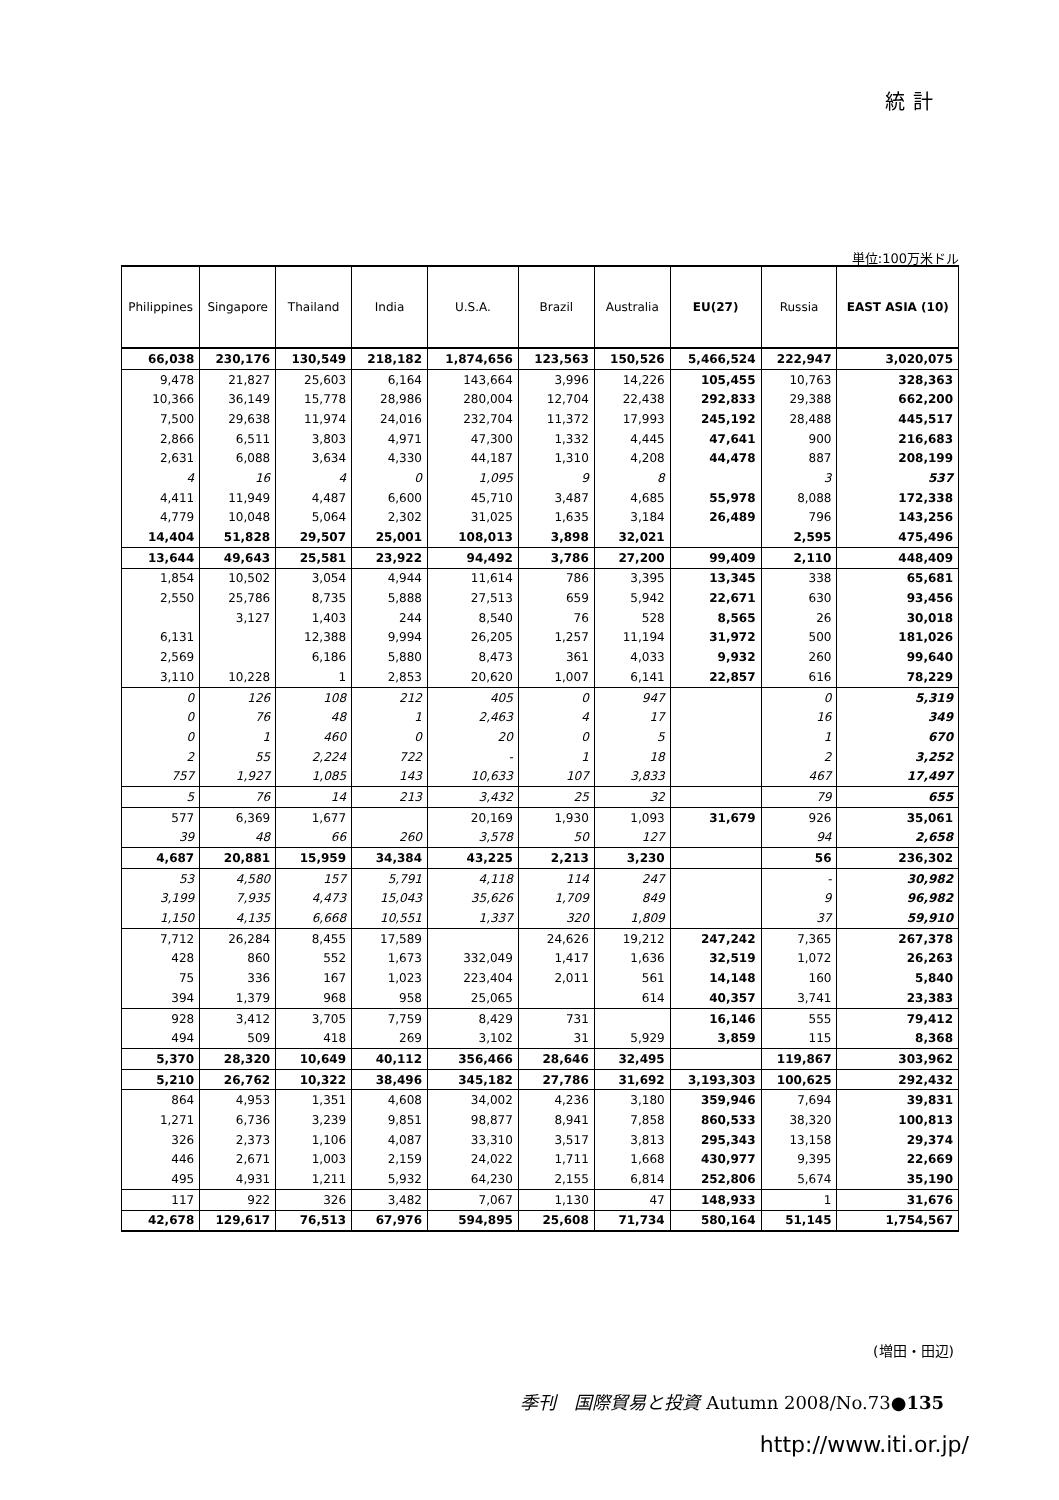統計
単位:100万米ドル
| Philippines | Singapore | Thailand | India | U.S.A. | Brazil | Australia | EU(27) | Russia | EAST ASIA (10) |
| --- | --- | --- | --- | --- | --- | --- | --- | --- | --- |
| 66,038 | 230,176 | 130,549 | 218,182 | 1,874,656 | 123,563 | 150,526 | 5,466,524 | 222,947 | 3,020,075 |
| 9,478 | 21,827 | 25,603 | 6,164 | 143,664 | 3,996 | 14,226 | 105,455 | 10,763 | 328,363 |
| 10,366 | 36,149 | 15,778 | 28,986 | 280,004 | 12,704 | 22,438 | 292,833 | 29,388 | 662,200 |
| 7,500 | 29,638 | 11,974 | 24,016 | 232,704 | 11,372 | 17,993 | 245,192 | 28,488 | 445,517 |
| 2,866 | 6,511 | 3,803 | 4,971 | 47,300 | 1,332 | 4,445 | 47,641 | 900 | 216,683 |
| 2,631 | 6,088 | 3,634 | 4,330 | 44,187 | 1,310 | 4,208 | 44,478 | 887 | 208,199 |
| 4 | 16 | 4 | 0 | 1,095 | 9 | 8 | | 3 | 537 |
| 4,411 | 11,949 | 4,487 | 6,600 | 45,710 | 3,487 | 4,685 | 55,978 | 8,088 | 172,338 |
| 4,779 | 10,048 | 5,064 | 2,302 | 31,025 | 1,635 | 3,184 | 26,489 | 796 | 143,256 |
| 14,404 | 51,828 | 29,507 | 25,001 | 108,013 | 3,898 | 32,021 | | 2,595 | 475,496 |
| 13,644 | 49,643 | 25,581 | 23,922 | 94,492 | 3,786 | 27,200 | 99,409 | 2,110 | 448,409 |
| 1,854 | 10,502 | 3,054 | 4,944 | 11,614 | 786 | 3,395 | 13,345 | 338 | 65,681 |
| 2,550 | 25,786 | 8,735 | 5,888 | 27,513 | 659 | 5,942 | 22,671 | 630 | 93,456 |
| | 3,127 | 1,403 | 244 | 8,540 | 76 | 528 | 8,565 | 26 | 30,018 |
| 6,131 | | 12,388 | 9,994 | 26,205 | 1,257 | 11,194 | 31,972 | 500 | 181,026 |
| 2,569 | | 6,186 | 5,880 | 8,473 | 361 | 4,033 | 9,932 | 260 | 99,640 |
| 3,110 | 10,228 | 1 | 2,853 | 20,620 | 1,007 | 6,141 | 22,857 | 616 | 78,229 |
| 0 | 126 | 108 | 212 | 405 | 0 | 947 | | 0 | 5,319 |
| 0 | 76 | 48 | 1 | 2,463 | 4 | 17 | | 16 | 349 |
| 0 | 1 | 460 | 0 | 20 | 0 | 5 | | 1 | 670 |
| 2 | 55 | 2,224 | 722 | - | 1 | 18 | | 2 | 3,252 |
| 757 | 1,927 | 1,085 | 143 | 10,633 | 107 | 3,833 | | 467 | 17,497 |
| 5 | 76 | 14 | 213 | 3,432 | 25 | 32 | | 79 | 655 |
| 577 | 6,369 | 1,677 | | 20,169 | 1,930 | 1,093 | 31,679 | 926 | 35,061 |
| 39 | 48 | 66 | 260 | 3,578 | 50 | 127 | | 94 | 2,658 |
| 4,687 | 20,881 | 15,959 | 34,384 | 43,225 | 2,213 | 3,230 | | 56 | 236,302 |
| 53 | 4,580 | 157 | 5,791 | 4,118 | 114 | 247 | | - | 30,982 |
| 3,199 | 7,935 | 4,473 | 15,043 | 35,626 | 1,709 | 849 | | 9 | 96,982 |
| 1,150 | 4,135 | 6,668 | 10,551 | 1,337 | 320 | 1,809 | | 37 | 59,910 |
| 7,712 | 26,284 | 8,455 | 17,589 | | 24,626 | 19,212 | 247,242 | 7,365 | 267,378 |
| 428 | 860 | 552 | 1,673 | 332,049 | 1,417 | 1,636 | 32,519 | 1,072 | 26,263 |
| 75 | 336 | 167 | 1,023 | 223,404 | 2,011 | 561 | 14,148 | 160 | 5,840 |
| 394 | 1,379 | 968 | 958 | 25,065 | | 614 | 40,357 | 3,741 | 23,383 |
| 928 | 3,412 | 3,705 | 7,759 | 8,429 | 731 | | 16,146 | 555 | 79,412 |
| 494 | 509 | 418 | 269 | 3,102 | 31 | 5,929 | 3,859 | 115 | 8,368 |
| 5,370 | 28,320 | 10,649 | 40,112 | 356,466 | 28,646 | 32,495 | | 119,867 | 303,962 |
| 5,210 | 26,762 | 10,322 | 38,496 | 345,182 | 27,786 | 31,692 | 3,193,303 | 100,625 | 292,432 |
| 864 | 4,953 | 1,351 | 4,608 | 34,002 | 4,236 | 3,180 | 359,946 | 7,694 | 39,831 |
| 1,271 | 6,736 | 3,239 | 9,851 | 98,877 | 8,941 | 7,858 | 860,533 | 38,320 | 100,813 |
| 326 | 2,373 | 1,106 | 4,087 | 33,310 | 3,517 | 3,813 | 295,343 | 13,158 | 29,374 |
| 446 | 2,671 | 1,003 | 2,159 | 24,022 | 1,711 | 1,668 | 430,977 | 9,395 | 22,669 |
| 495 | 4,931 | 1,211 | 5,932 | 64,230 | 2,155 | 6,814 | 252,806 | 5,674 | 35,190 |
| 117 | 922 | 326 | 3,482 | 7,067 | 1,130 | 47 | 148,933 | 1 | 31,676 |
| 42,678 | 129,617 | 76,513 | 67,976 | 594,895 | 25,608 | 71,734 | 580,164 | 51,145 | 1,754,567 |
(増田・田辺)
季刊　国際貿易と投資 Autumn 2008/No.73●135
http://www.iti.or.jp/